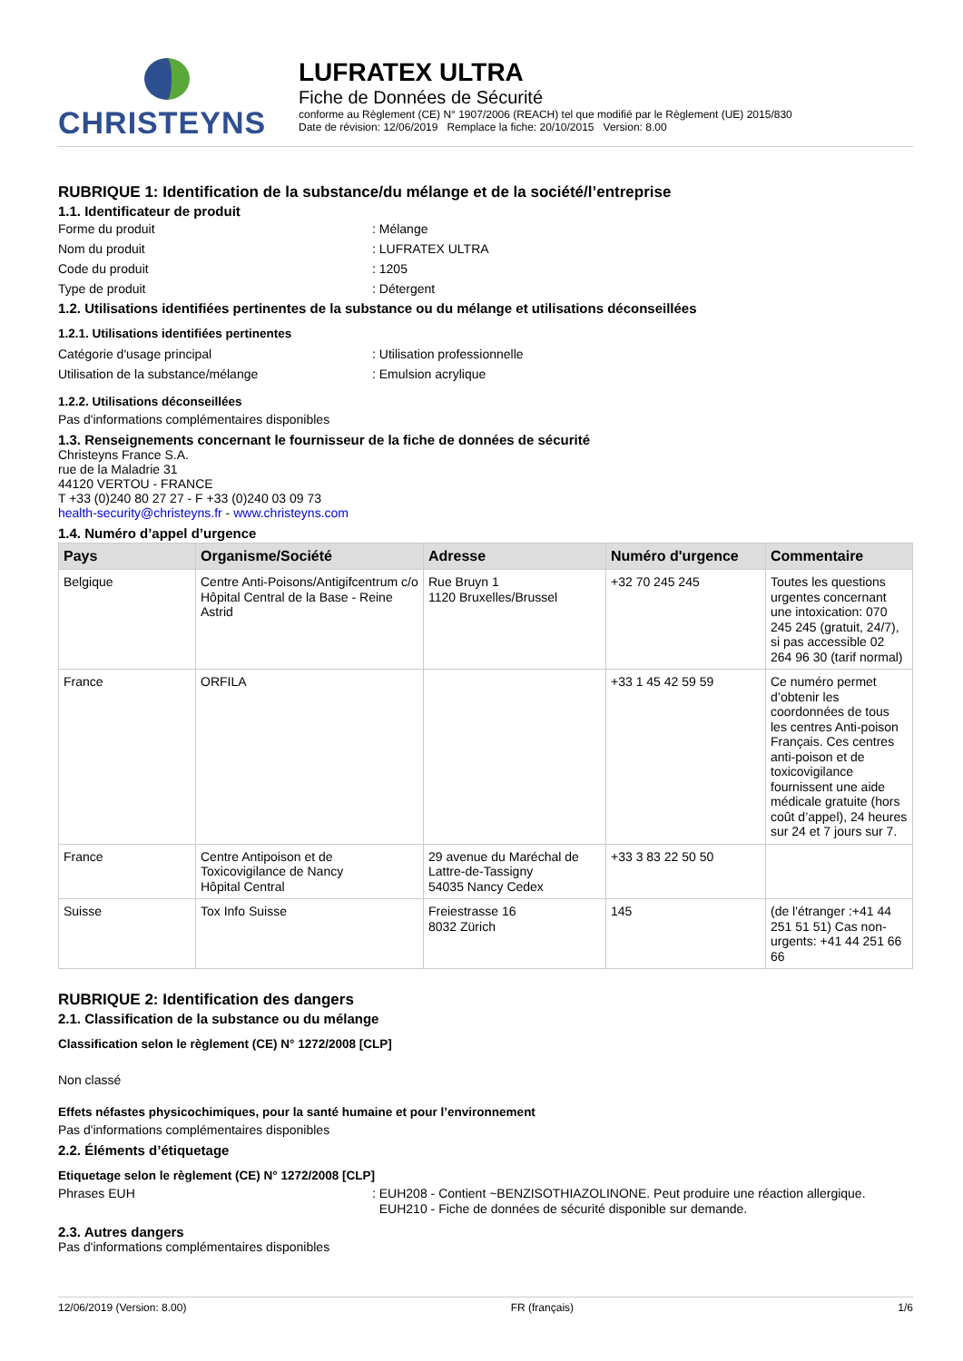CHRISTEYNS
LUFRATEX ULTRA
Fiche de Données de Sécurité
conforme au Règlement (CE) N° 1907/2006 (REACH) tel que modifié par le Règlement (UE) 2015/830
Date de révision: 12/06/2019 Remplace la fiche: 20/10/2015 Version: 8.00
RUBRIQUE 1: Identification de la substance/du mélange et de la société/l’entreprise
1.1. Identificateur de produit
Forme du produit: Mélange
Nom du produit: LUFRATEX ULTRA
Code du produit: 1205
Type de produit: Détergent
1.2. Utilisations identifiées pertinentes de la substance ou du mélange et utilisations déconseillées
1.2.1. Utilisations identifiées pertinentes
Catégorie d'usage principal: Utilisation professionnelle
Utilisation de la substance/mélange: Emulsion acrylique
1.2.2. Utilisations déconseillées
Pas d'informations complémentaires disponibles
1.3. Renseignements concernant le fournisseur de la fiche de données de sécurité
Christeyns France S.A.
rue de la Maladrie 31
44120 VERTOU - FRANCE
T +33 (0)240 80 27 27 - F +33 (0)240 03 09 73
health-security@christeyns.fr - www.christeyns.com
1.4. Numéro d’appel d’urgence
| Pays | Organisme/Société | Adresse | Numéro d'urgence | Commentaire |
| --- | --- | --- | --- | --- |
| Belgique | Centre Anti-Poisons/Antigifcentrum c/o Hôpital Central de la Base - Reine Astrid | Rue Bruyn 1 1120 Bruxelles/Brussel | +32 70 245 245 | Toutes les questions urgentes concernant une intoxication: 070 245 245 (gratuit, 24/7), si pas accessible 02 264 96 30 (tarif normal) |
| France | ORFILA | | +33 1 45 42 59 59 | Ce numéro permet d’obtenir les coordonnées de tous les centres Anti-poison Français. Ces centres anti-poison et de toxicovigilance fournissent une aide médicale gratuite (hors coût d’appel), 24 heures sur 24 et 7 jours sur 7. |
| France | Centre Antipoison et de Toxicovigilance de Nancy Hôpital Central | 29 avenue du Maréchal de Lattre-de-Tassigny 54035 Nancy Cedex | +33 3 83 22 50 50 | |
| Suisse | Tox Info Suisse | Freiestrasse 16 8032 Zürich | 145 | (de l'étranger :+41 44 251 51 51) Cas non-urgents: +41 44 251 66 66 |
RUBRIQUE 2: Identification des dangers
2.1. Classification de la substance ou du mélange
Classification selon le règlement (CE) N° 1272/2008 [CLP]
Non classé
Effets néfastes physicochimiques, pour la santé humaine et pour l’environnement
Pas d'informations complémentaires disponibles
2.2. Éléments d’étiquetage
Etiquetage selon le règlement (CE) N° 1272/2008 [CLP]
Phrases EUH: EUH208 - Contient ~BENZISOTHIAZOLINONE. Peut produire une réaction allergique.
EUH210 - Fiche de données de sécurité disponible sur demande.
2.3. Autres dangers
Pas d'informations complémentaires disponibles
12/06/2019 (Version: 8.00) FR (français) 1/6